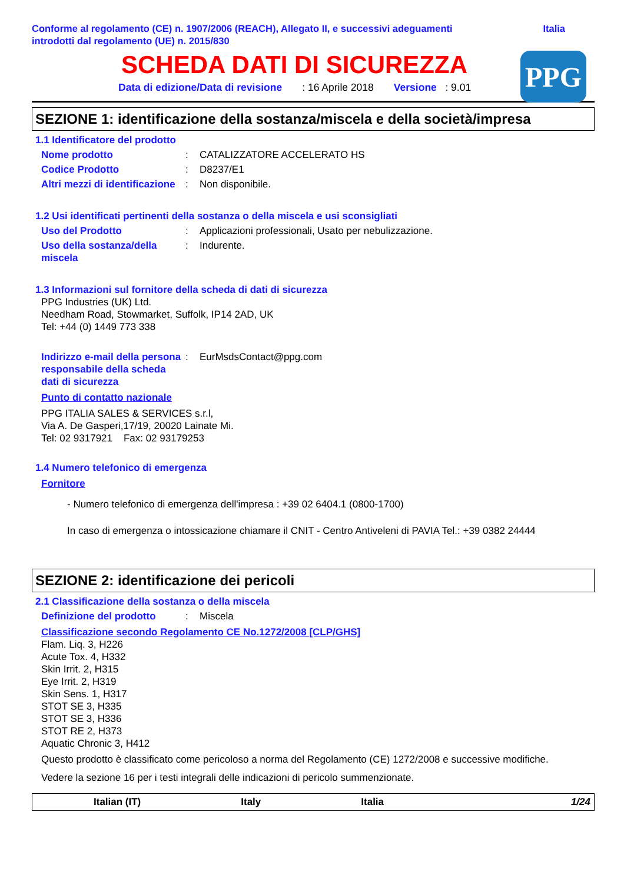Conforme al regolamento (CE) n. 1907/2006 (REACH), Allegato II, e successivi adeguamenti
introdotti dal regolamento (UE) n. 2015/830
Italia
SCHEDA DATI DI SICUREZZA
Data di edizione/Data di revisione : 16 Aprile 2018 Versione : 9.01
PPG
SEZIONE 1: identificazione della sostanza/miscela e della società/impresa
1.1 Identificatore del prodotto
Nome prodotto : CATALIZZATORE ACCELERATO HS
Codice Prodotto : D8237/E1
Altri mezzi di identificazione
: Non disponibile.
1.2 Usi identificati pertinenti della sostanza o della miscela e usi sconsigliati
Uso del Prodotto : Applicazioni professionali, Usato per nebulizzazione.
Uso della sostanza/della miscela
: Indurente.
1.3 Informazioni sul fornitore della scheda di dati di sicurezza
PPG Industries (UK) Ltd.
Needham Road, Stowmarket, Suffolk, IP14 2AD, UK
Tel: +44 (0) 1449 773 338
Indirizzo e-mail della persona responsabile della scheda dati di sicurezza
: EurMsdsContact@ppg.com
Punto di contatto nazionale
PPG ITALIA SALES & SERVICES s.r.l,
Via A. De Gasperi,17/19, 20020 Lainate Mi.
Tel: 02 9317921 Fax: 02 93179253
1.4 Numero telefonico di emergenza
Fornitore
- Numero telefonico di emergenza dell'impresa : +39 02 6404.1 (0800-1700)
In caso di emergenza o intossicazione chiamare il CNIT - Centro Antiveleni di PAVIA Tel.: +39 0382 24444
SEZIONE 2: identificazione dei pericoli
2.1 Classificazione della sostanza o della miscela
Definizione del prodotto : Miscela
Classificazione secondo Regolamento CE No.1272/2008 [CLP/GHS]
Flam. Liq. 3, H226
Acute Tox. 4, H332
Skin Irrit. 2, H315
Eye Irrit. 2, H319
Skin Sens. 1, H317
STOT SE 3, H335
STOT SE 3, H336
STOT RE 2, H373
Aquatic Chronic 3, H412
Questo prodotto è classificato come pericoloso a norma del Regolamento (CE) 1272/2008 e successive modifiche.
Vedere la sezione 16 per i testi integrali delle indicazioni di pericolo summenzionate.
Italian (IT) Italy Italia 1/24